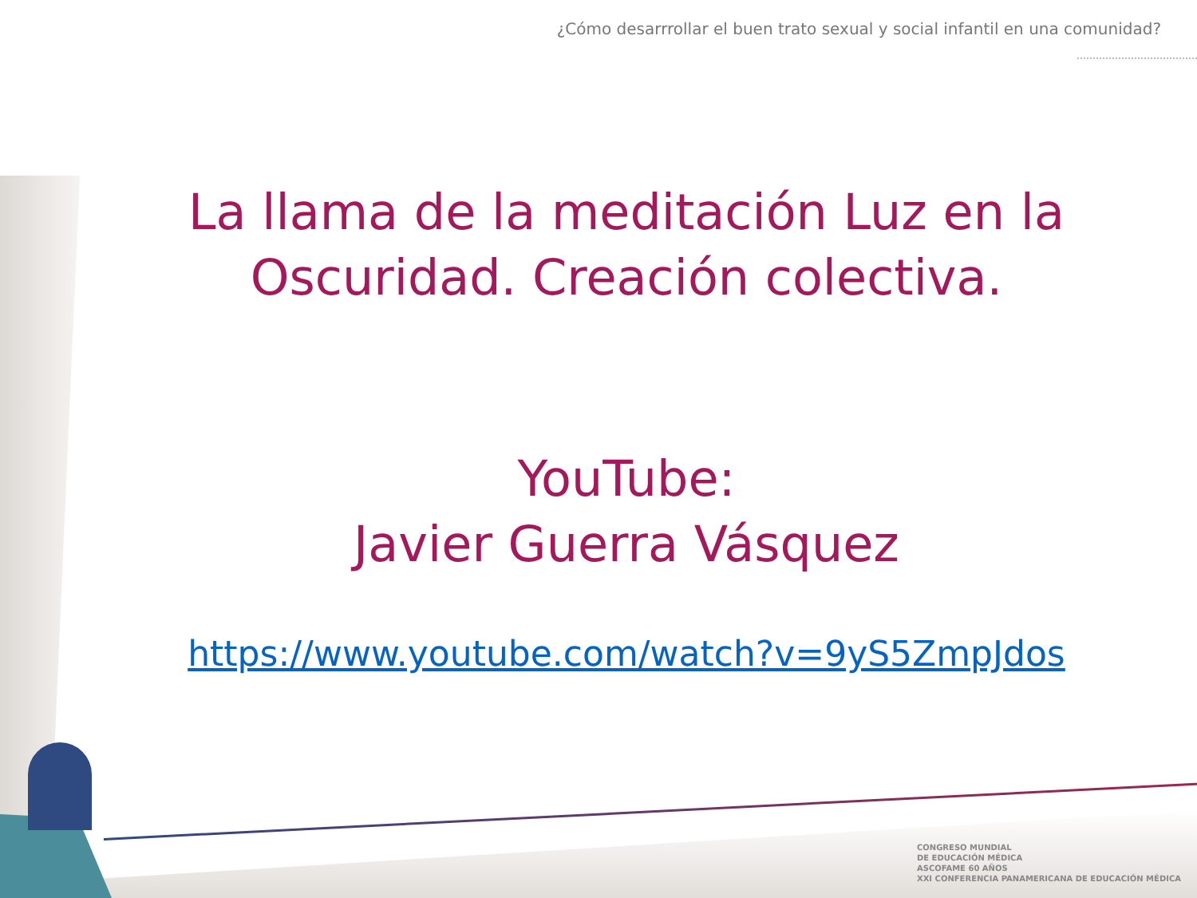¿Cómo desarrrollar el buen trato sexual y social infantil en una comunidad?
La llama de la meditación Luz en la Oscuridad. Creación colectiva.
YouTube:
Javier Guerra Vásquez
https://www.youtube.com/watch?v=9yS5ZmpJdos
CONGRESO MUNDIAL
DE EDUCACIÓN MÉDICA
ASCOFAME 60 AÑOS
XXI CONFERENCIA PANAMERICANA DE EDUCACIÓN MÉDICA